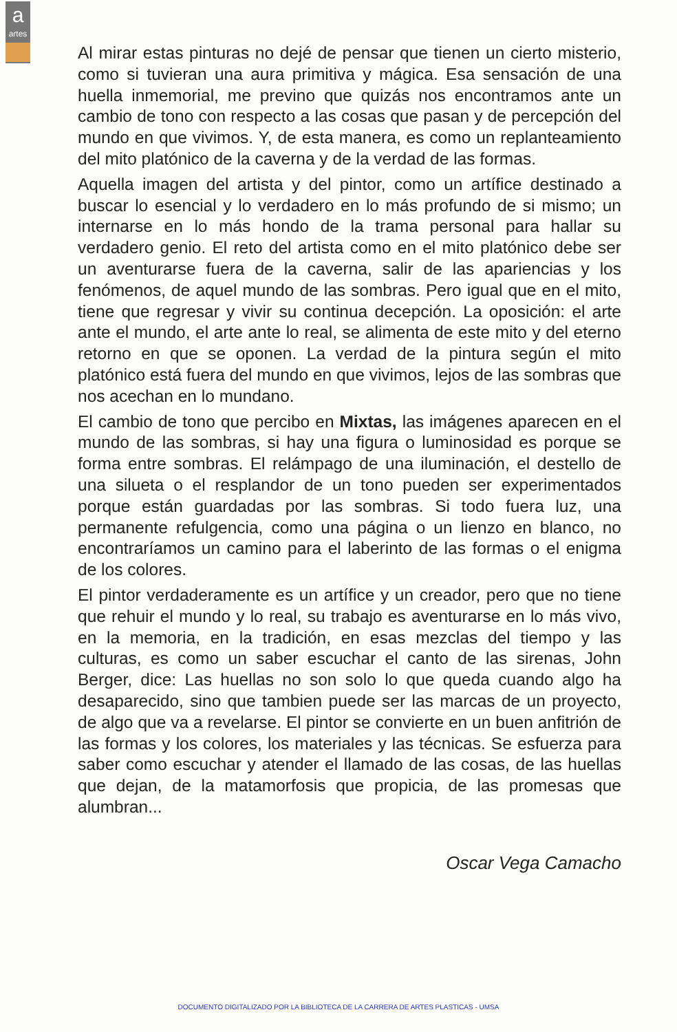a
artes
Al mirar estas pinturas no dejé de pensar que tienen un cierto misterio, como si tuvieran una aura primitiva y mágica. Esa sensación de una huella inmemorial, me previno que quizás nos encontramos ante un cambio de tono con respecto a las cosas que pasan y de percepción del mundo en que vivimos. Y, de esta manera, es como un replanteamiento del mito platónico de la caverna y de la verdad de las formas.
Aquella imagen del artista y del pintor, como un artífice destinado a buscar lo esencial y lo verdadero en lo más profundo de si mismo; un internarse en lo más hondo de la trama personal para hallar su verdadero genio. El reto del artista como en el mito platónico debe ser un aventurarse fuera de la caverna, salir de las apariencias y los fenómenos, de aquel mundo de las sombras. Pero igual que en el mito, tiene que regresar y vivir su continua decepción. La oposición: el arte ante el mundo, el arte ante lo real, se alimenta de este mito y del eterno retorno en que se oponen. La verdad de la pintura según el mito platónico está fuera del mundo en que vivimos, lejos de las sombras que nos acechan en lo mundano.
El cambio de tono que percibo en Mixtas, las imágenes aparecen en el mundo de las sombras, si hay una figura o luminosidad es porque se forma entre sombras. El relámpago de una iluminación, el destello de una silueta o el resplandor de un tono pueden ser experimentados porque están guardadas por las sombras. Si todo fuera luz, una permanente refulgencia, como una página o un lienzo en blanco, no encontraríamos un camino para el laberinto de las formas o el enigma de los colores.
El pintor verdaderamente es un artífice y un creador, pero que no tiene que rehuir el mundo y lo real, su trabajo es aventurarse en lo más vivo, en la memoria, en la tradición, en esas mezclas del tiempo y las culturas, es como un saber escuchar el canto de las sirenas, John Berger, dice: Las huellas no son solo lo que queda cuando algo ha desaparecido, sino que tambien puede ser las marcas de un proyecto, de algo que va a revelarse. El pintor se convierte en un buen anfitrión de las formas y los colores, los materiales y las técnicas. Se esfuerza para saber como escuchar y atender el llamado de las cosas, de las huellas que dejan, de la matamorfosis que propicia, de las promesas que alumbran...
Oscar Vega Camacho
DOCUMENTO DIGITALIZADO POR LA BIBLIOTECA DE LA CARRERA DE ARTES PLASTICAS - UMSA